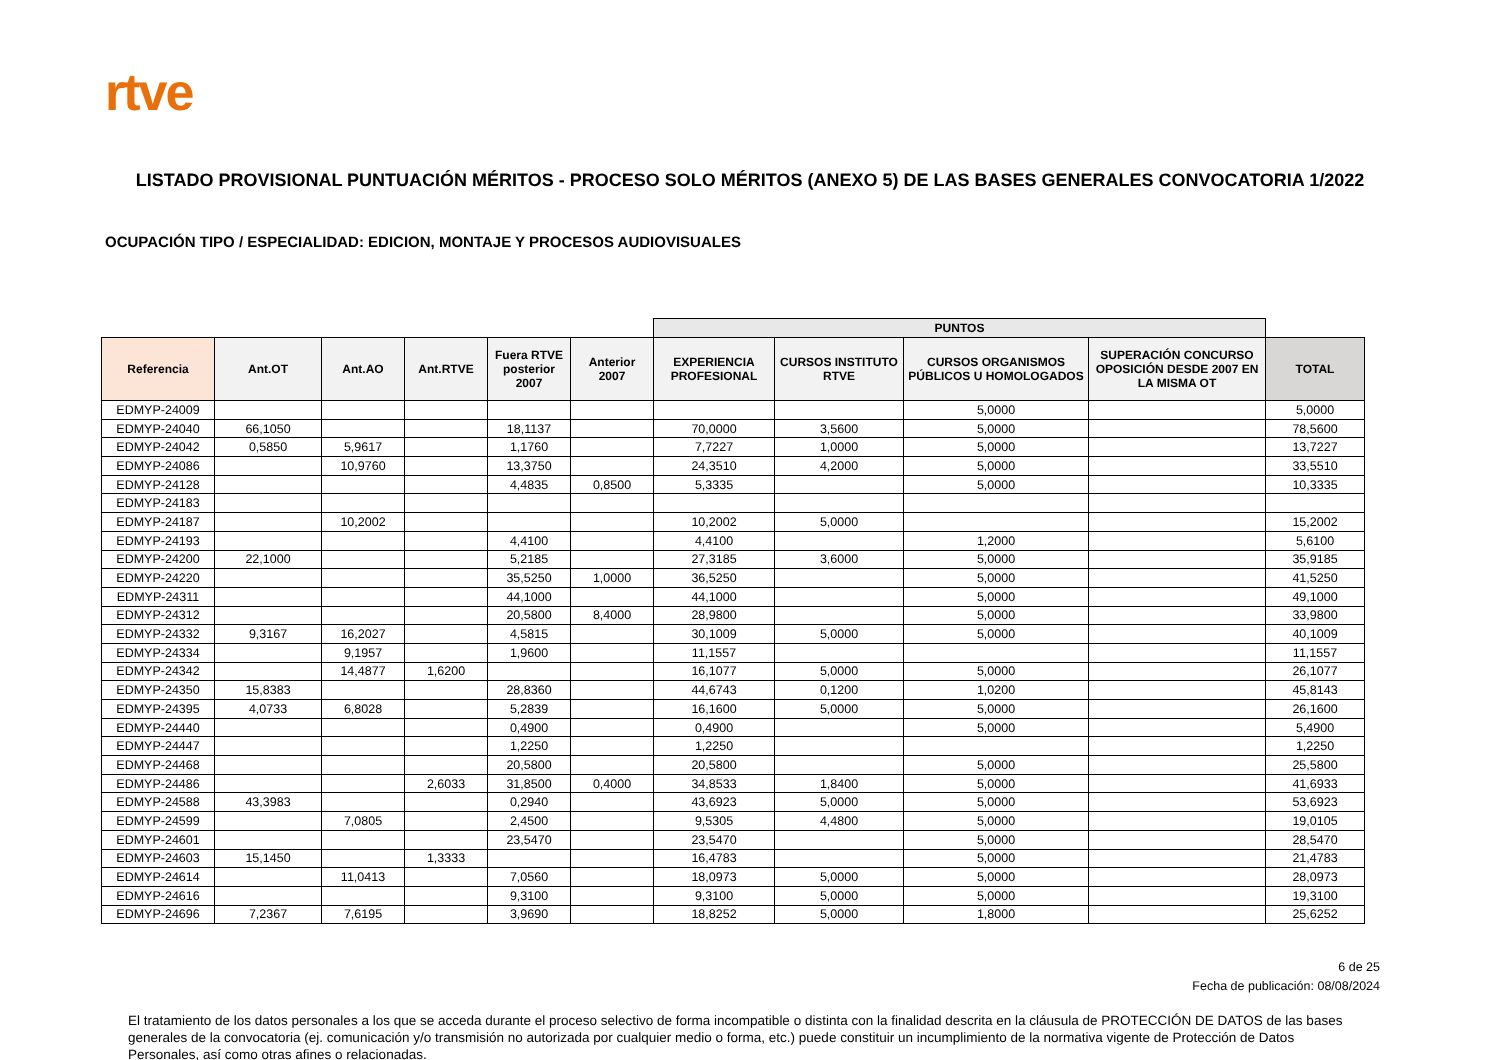rtve
LISTADO PROVISIONAL PUNTUACIÓN MÉRITOS - PROCESO SOLO MÉRITOS (ANEXO 5) DE LAS BASES GENERALES CONVOCATORIA 1/2022
OCUPACIÓN TIPO / ESPECIALIDAD: EDICION, MONTAJE Y PROCESOS AUDIOVISUALES
| | | | | | | PUNTOS | | | | |
| Referencia | Ant.OT | Ant.AO | Ant.RTVE | Fuera RTVE posterior 2007 | Anterior 2007 | EXPERIENCIA PROFESIONAL | CURSOS INSTITUTO RTVE | CURSOS ORGANISMOS PÚBLICOS U HOMOLOGADOS | SUPERACIÓN CONCURSO OPOSICIÓN DESDE 2007 EN LA MISMA OT | TOTAL |
| EDMYP-24009 | | | | | | | | 5,0000 | | 5,0000 |
| EDMYP-24040 | 66,1050 | | | 18,1137 | | 70,0000 | 3,5600 | 5,0000 | | 78,5600 |
| EDMYP-24042 | 0,5850 | 5,9617 | | 1,1760 | | 7,7227 | 1,0000 | 5,0000 | | 13,7227 |
| EDMYP-24086 | | 10,9760 | | 13,3750 | | 24,3510 | 4,2000 | 5,0000 | | 33,5510 |
| EDMYP-24128 | | | | 4,4835 | 0,8500 | 5,3335 | | 5,0000 | | 10,3335 |
| EDMYP-24183 | | | | | | | | | | |
| EDMYP-24187 | | 10,2002 | | | | 10,2002 | 5,0000 | | | 15,2002 |
| EDMYP-24193 | | | | 4,4100 | | 4,4100 | | 1,2000 | | 5,6100 |
| EDMYP-24200 | 22,1000 | | | 5,2185 | | 27,3185 | 3,6000 | 5,0000 | | 35,9185 |
| EDMYP-24220 | | | | 35,5250 | 1,0000 | 36,5250 | | 5,0000 | | 41,5250 |
| EDMYP-24311 | | | | 44,1000 | | 44,1000 | | 5,0000 | | 49,1000 |
| EDMYP-24312 | | | | 20,5800 | 8,4000 | 28,9800 | | 5,0000 | | 33,9800 |
| EDMYP-24332 | 9,3167 | 16,2027 | | 4,5815 | | 30,1009 | 5,0000 | 5,0000 | | 40,1009 |
| EDMYP-24334 | | 9,1957 | | 1,9600 | | 11,1557 | | | | 11,1557 |
| EDMYP-24342 | | 14,4877 | 1,6200 | | | 16,1077 | 5,0000 | 5,0000 | | 26,1077 |
| EDMYP-24350 | 15,8383 | | | 28,8360 | | 44,6743 | 0,1200 | 1,0200 | | 45,8143 |
| EDMYP-24395 | 4,0733 | 6,8028 | | 5,2839 | | 16,1600 | 5,0000 | 5,0000 | | 26,1600 |
| EDMYP-24440 | | | | 0,4900 | | 0,4900 | | 5,0000 | | 5,4900 |
| EDMYP-24447 | | | | 1,2250 | | 1,2250 | | | | 1,2250 |
| EDMYP-24468 | | | | 20,5800 | | 20,5800 | | 5,0000 | | 25,5800 |
| EDMYP-24486 | | | 2,6033 | 31,8500 | 0,4000 | 34,8533 | 1,8400 | 5,0000 | | 41,6933 |
| EDMYP-24588 | 43,3983 | | | 0,2940 | | 43,6923 | 5,0000 | 5,0000 | | 53,6923 |
| EDMYP-24599 | | 7,0805 | | 2,4500 | | 9,5305 | 4,4800 | 5,0000 | | 19,0105 |
| EDMYP-24601 | | | | 23,5470 | | 23,5470 | | 5,0000 | | 28,5470 |
| EDMYP-24603 | 15,1450 | | 1,3333 | | | 16,4783 | | 5,0000 | | 21,4783 |
| EDMYP-24614 | | 11,0413 | | 7,0560 | | 18,0973 | 5,0000 | 5,0000 | | 28,0973 |
| EDMYP-24616 | | | | 9,3100 | | 9,3100 | 5,0000 | 5,0000 | | 19,3100 |
| EDMYP-24696 | 7,2367 | 7,6195 | | 3,9690 | | 18,8252 | 5,0000 | 1,8000 | | 25,6252 |
6 de 25
Fecha de publicación: 08/08/2024
El tratamiento de los datos personales a los que se acceda durante el proceso selectivo de forma incompatible o distinta con la finalidad descrita en la cláusula de PROTECCIÓN DE DATOS de las bases generales de la convocatoria (ej. comunicación y/o transmisión no autorizada por cualquier medio o forma, etc.) puede constituir un incumplimiento de la normativa vigente de Protección de Datos Personales, así como otras afines o relacionadas.